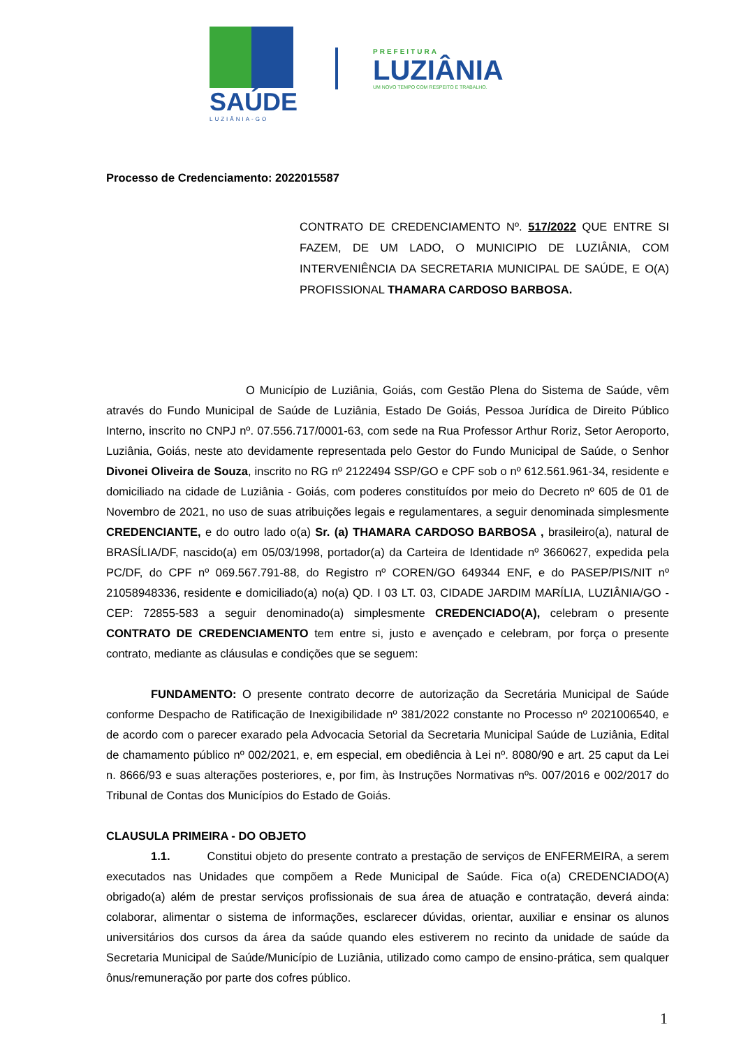SAÚDE
LUZIÂNIA-GO
PREFEITURA
LUZIÂNIA
UM NOVO TEMPO COM RESPEITO E TRABALHO.
Processo de Credenciamento: 2022015587
CONTRATO DE CREDENCIAMENTO Nº. 517/2022 QUE ENTRE SI FAZEM, DE UM LADO, O MUNICIPIO DE LUZIÂNIA, COM INTERVENIÊNCIA DA SECRETARIA MUNICIPAL DE SAÚDE, E O(A) PROFISSIONAL THAMARA CARDOSO BARBOSA.
O Município de Luziânia, Goiás, com Gestão Plena do Sistema de Saúde, vêm através do Fundo Municipal de Saúde de Luziânia, Estado De Goiás, Pessoa Jurídica de Direito Público Interno, inscrito no CNPJ nº. 07.556.717/0001-63, com sede na Rua Professor Arthur Roriz, Setor Aeroporto, Luziânia, Goiás, neste ato devidamente representada pelo Gestor do Fundo Municipal de Saúde, o Senhor Divonei Oliveira de Souza, inscrito no RG nº 2122494 SSP/GO e CPF sob o nº 612.561.961-34, residente e domiciliado na cidade de Luziânia - Goiás, com poderes constituídos por meio do Decreto nº 605 de 01 de Novembro de 2021, no uso de suas atribuições legais e regulamentares, a seguir denominada simplesmente CREDENCIANTE, e do outro lado o(a) Sr. (a) THAMARA CARDOSO BARBOSA , brasileiro(a), natural de BRASÍLIA/DF, nascido(a) em 05/03/1998, portador(a) da Carteira de Identidade nº 3660627, expedida pela PC/DF, do CPF nº 069.567.791-88, do Registro nº COREN/GO 649344 ENF, e do PASEP/PIS/NIT nº 21058948336, residente e domiciliado(a) no(a) QD. I 03 LT. 03, CIDADE JARDIM MARÍLIA, LUZIÂNIA/GO - CEP: 72855-583 a seguir denominado(a) simplesmente CREDENCIADO(A), celebram o presente CONTRATO DE CREDENCIAMENTO tem entre si, justo e avençado e celebram, por força o presente contrato, mediante as cláusulas e condições que se seguem:
FUNDAMENTO: O presente contrato decorre de autorização da Secretária Municipal de Saúde conforme Despacho de Ratificação de Inexigibilidade nº 381/2022 constante no Processo nº 2021006540, e de acordo com o parecer exarado pela Advocacia Setorial da Secretaria Municipal Saúde de Luziânia, Edital de chamamento público nº 002/2021, e, em especial, em obediência à Lei nº. 8080/90 e art. 25 caput da Lei n. 8666/93 e suas alterações posteriores, e, por fim, às Instruções Normativas nºs. 007/2016 e 002/2017 do Tribunal de Contas dos Municípios do Estado de Goiás.
CLAUSULA PRIMEIRA - DO OBJETO
1.1. Constitui objeto do presente contrato a prestação de serviços de ENFERMEIRA, a serem executados nas Unidades que compõem a Rede Municipal de Saúde. Fica o(a) CREDENCIADO(A) obrigado(a) além de prestar serviços profissionais de sua área de atuação e contratação, deverá ainda: colaborar, alimentar o sistema de informações, esclarecer dúvidas, orientar, auxiliar e ensinar os alunos universitários dos cursos da área da saúde quando eles estiverem no recinto da unidade de saúde da Secretaria Municipal de Saúde/Município de Luziânia, utilizado como campo de ensino-prática, sem qualquer ônus/remuneração por parte dos cofres público.
1